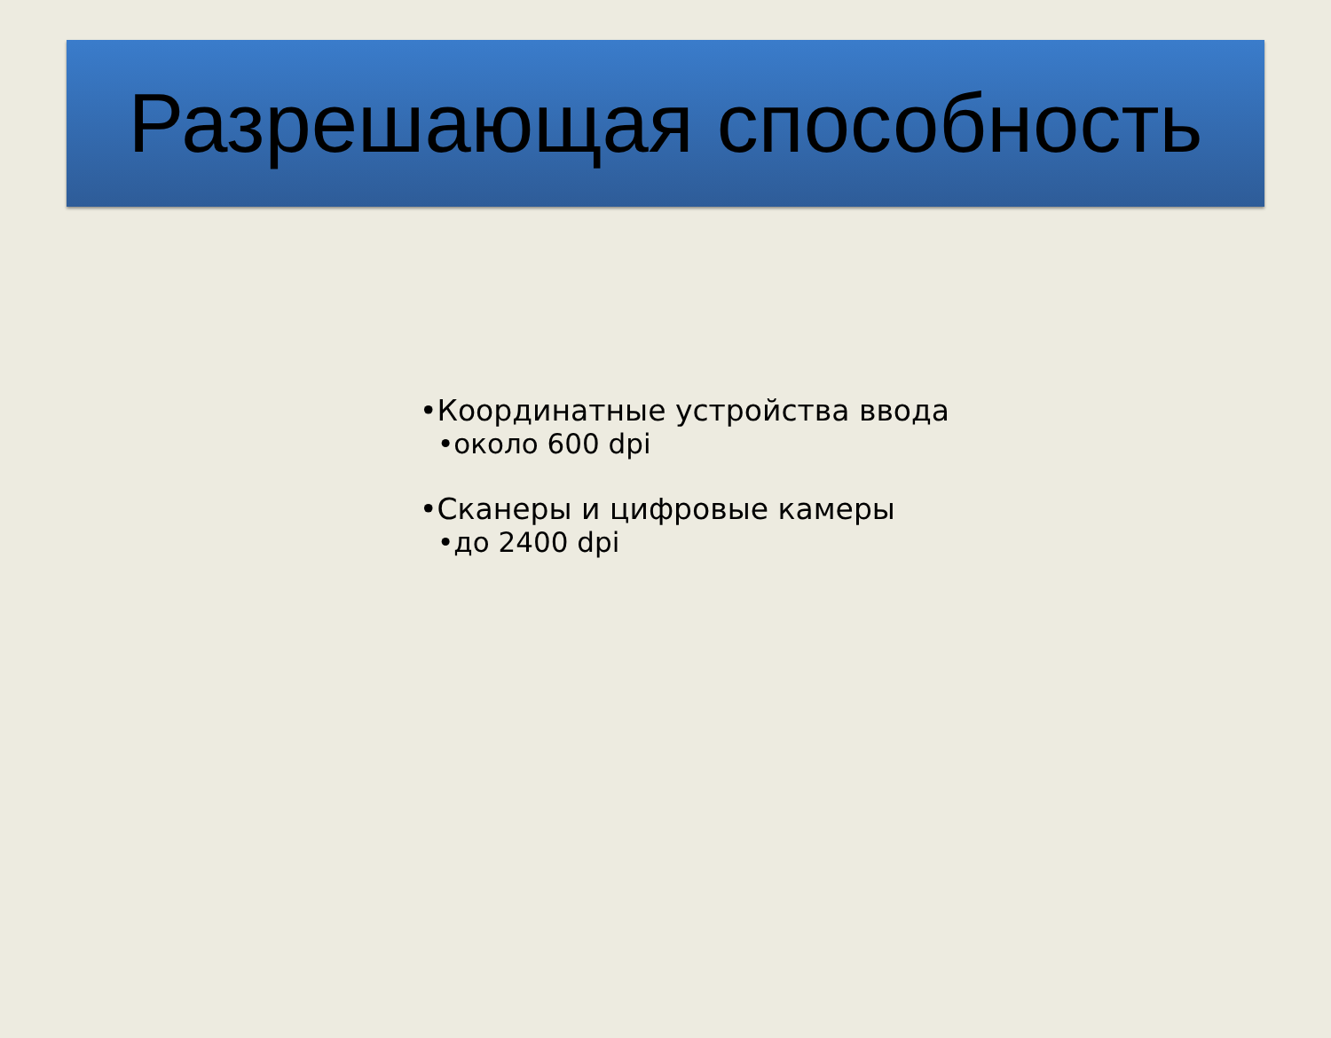Разрешающая способность
•Координатные устройства ввода
•около 600 dpi
•Сканеры и цифровые камеры
•до 2400 dpi